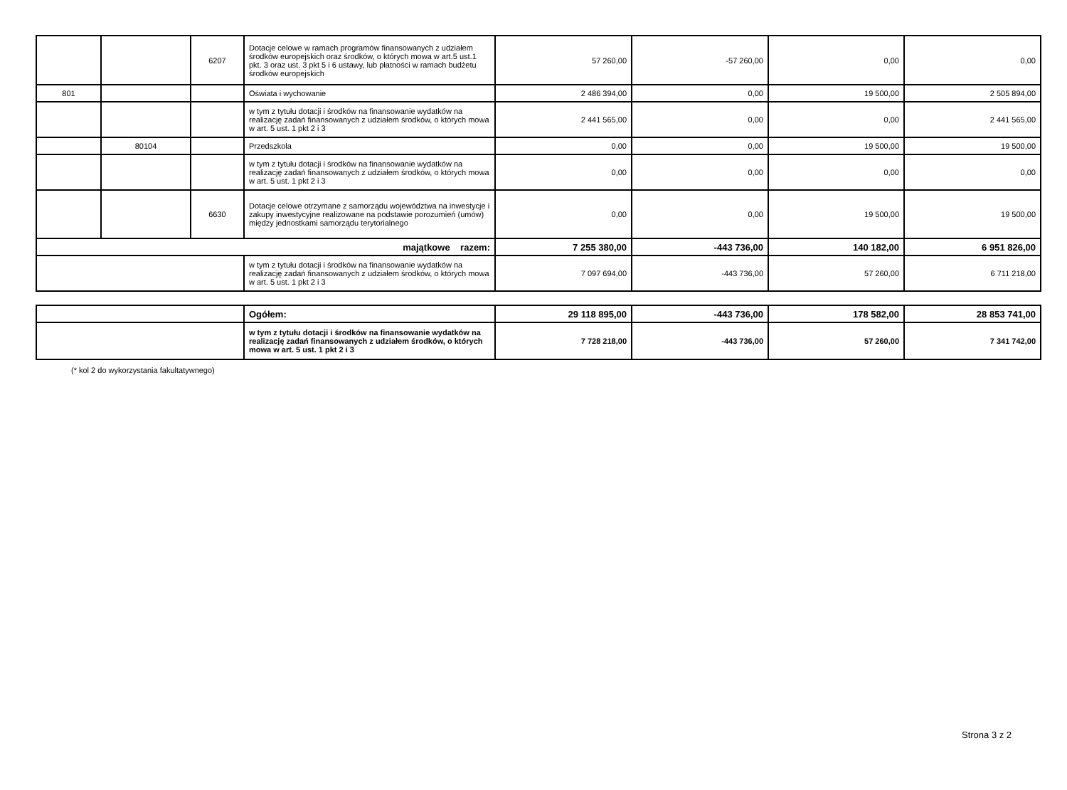| | | 6207 | Dotacje celowe w ramach programów finansowanych z udziałem środków europejskich oraz środków, o których mowa w art.5 ust.1 pkt. 3 oraz ust. 3 pkt 5 i 6 ustawy, lub płatności w ramach budżetu środków europejskich | 57 260,00 | -57 260,00 | 0,00 | 0,00 |
| 801 | | | Oświata i wychowanie | 2 486 394,00 | 0,00 | 19 500,00 | 2 505 894,00 |
| | | | w tym z tytułu dotacji i środków na finansowanie wydatków na realizację zadań finansowanych z udziałem środków, o których mowa w art. 5 ust. 1 pkt 2 i 3 | 2 441 565,00 | 0,00 | 0,00 | 2 441 565,00 |
| | 80104 | | Przedszkola | 0,00 | 0,00 | 19 500,00 | 19 500,00 |
| | | | w tym z tytułu dotacji i środków na finansowanie wydatków na realizację zadań finansowanych z udziałem środków, o których mowa w art. 5 ust. 1 pkt 2 i 3 | 0,00 | 0,00 | 0,00 | 0,00 |
| | | 6630 | Dotacje celowe otrzymane z samorządu województwa na inwestycje i zakupy inwestycyjne realizowane na podstawie porozumień (umów) między jednostkami samorządu terytorialnego | 0,00 | 0,00 | 19 500,00 | 19 500,00 |
| majątkowe razem: | | | | 7 255 380,00 | -443 736,00 | 140 182,00 | 6 951 826,00 |
| | | | w tym z tytułu dotacji i środków na finansowanie wydatków na realizację zadań finansowanych z udziałem środków, o których mowa w art. 5 ust. 1 pkt 2 i 3 | 7 097 694,00 | -443 736,00 | 57 260,00 | 6 711 218,00 |
| | Ogółem: | 29 118 895,00 | -443 736,00 | 178 582,00 | 28 853 741,00 |
| | w tym z tytułu dotacji i środków na finansowanie wydatków na realizację zadań finansowanych z udziałem środków, o których mowa w art. 5 ust. 1 pkt 2 i 3 | 7 728 218,00 | -443 736,00 | 57 260,00 | 7 341 742,00 |
(* kol 2 do wykorzystania fakultatywnego)
Strona 3 z 2